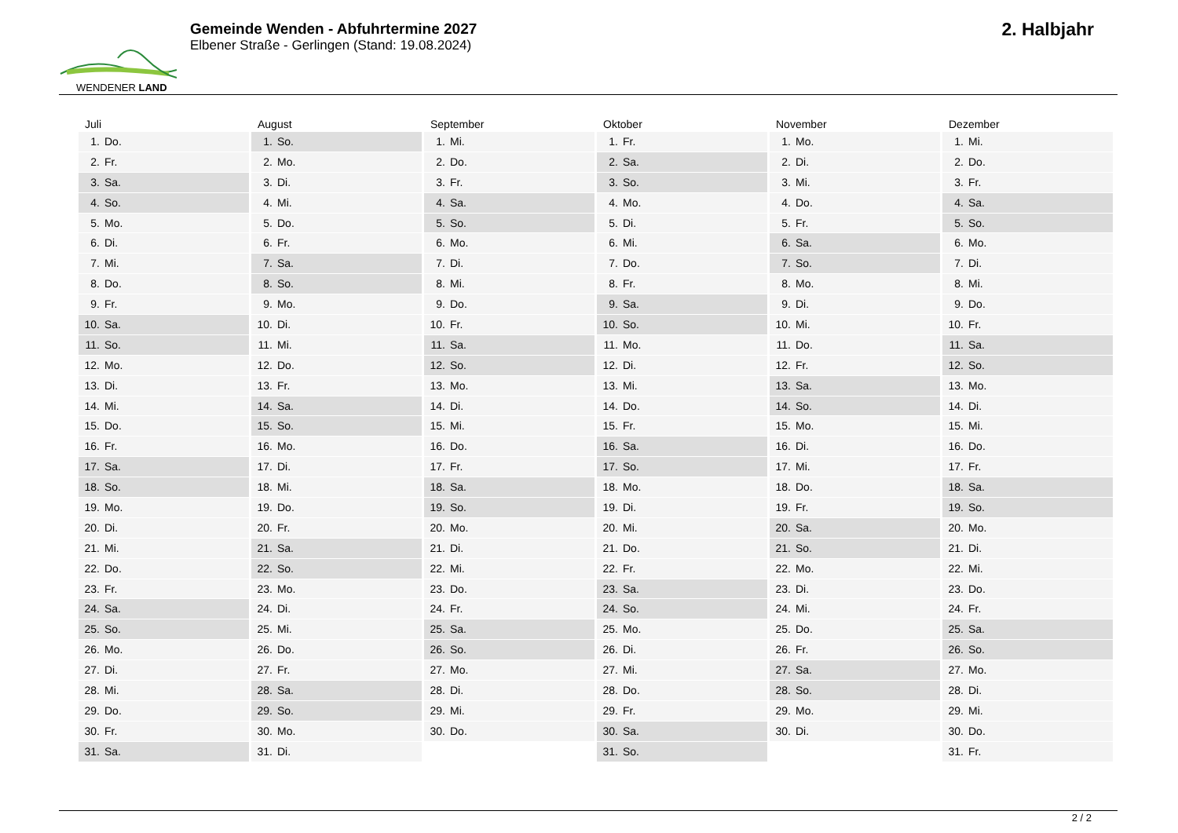WENDENER LAND
Gemeinde Wenden - Abfuhrtermine 2027
Elbener Straße - Gerlingen (Stand: 19.08.2024)
2. Halbjahr
Juli
1. Do.
2. Fr.
3. Sa.
4. So.
5. Mo.
6. Di.
7. Mi.
8. Do.
9. Fr.
10. Sa.
11. So.
12. Mo.
13. Di.
14. Mi.
15. Do.
16. Fr.
17. Sa.
18. So.
19. Mo.
20. Di.
21. Mi.
22. Do.
23. Fr.
24. Sa.
25. So.
26. Mo.
27. Di.
28. Mi.
29. Do.
30. Fr.
31. Sa.
August
1. So.
2. Mo.
3. Di.
4. Mi.
5. Do.
6. Fr.
7. Sa.
8. So.
9. Mo.
10. Di.
11. Mi.
12. Do.
13. Fr.
14. Sa.
15. So.
16. Mo.
17. Di.
18. Mi.
19. Do.
20. Fr.
21. Sa.
22. So.
23. Mo.
24. Di.
25. Mi.
26. Do.
27. Fr.
28. Sa.
29. So.
30. Mo.
31. Di.
September
1. Mi.
2. Do.
3. Fr.
4. Sa.
5. So.
6. Mo.
7. Di.
8. Mi.
9. Do.
10. Fr.
11. Sa.
12. So.
13. Mo.
14. Di.
15. Mi.
16. Do.
17. Fr.
18. Sa.
19. So.
20. Mo.
21. Di.
22. Mi.
23. Do.
24. Fr.
25. Sa.
26. So.
27. Mo.
28. Di.
29. Mi.
30. Do.
Oktober
1. Fr.
2. Sa.
3. So.
4. Mo.
5. Di.
6. Mi.
7. Do.
8. Fr.
9. Sa.
10. So.
11. Mo.
12. Di.
13. Mi.
14. Do.
15. Fr.
16. Sa.
17. So.
18. Mo.
19. Di.
20. Mi.
21. Do.
22. Fr.
23. Sa.
24. So.
25. Mo.
26. Di.
27. Mi.
28. Do.
29. Fr.
30. Sa.
31. So.
November
1. Mo.
2. Di.
3. Mi.
4. Do.
5. Fr.
6. Sa.
7. So.
8. Mo.
9. Di.
10. Mi.
11. Do.
12. Fr.
13. Sa.
14. So.
15. Mo.
16. Di.
17. Mi.
18. Do.
19. Fr.
20. Sa.
21. So.
22. Mo.
23. Di.
24. Mi.
25. Do.
26. Fr.
27. Sa.
28. So.
29. Mo.
30. Di.
Dezember
1. Mi.
2. Do.
3. Fr.
4. Sa.
5. So.
6. Mo.
7. Di.
8. Mi.
9. Do.
10. Fr.
11. Sa.
12. So.
13. Mo.
14. Di.
15. Mi.
16. Do.
17. Fr.
18. Sa.
19. So.
20. Mo.
21. Di.
22. Mi.
23. Do.
24. Fr.
25. Sa.
26. So.
27. Mo.
28. Di.
29. Mi.
30. Do.
31. Fr.
2 / 2